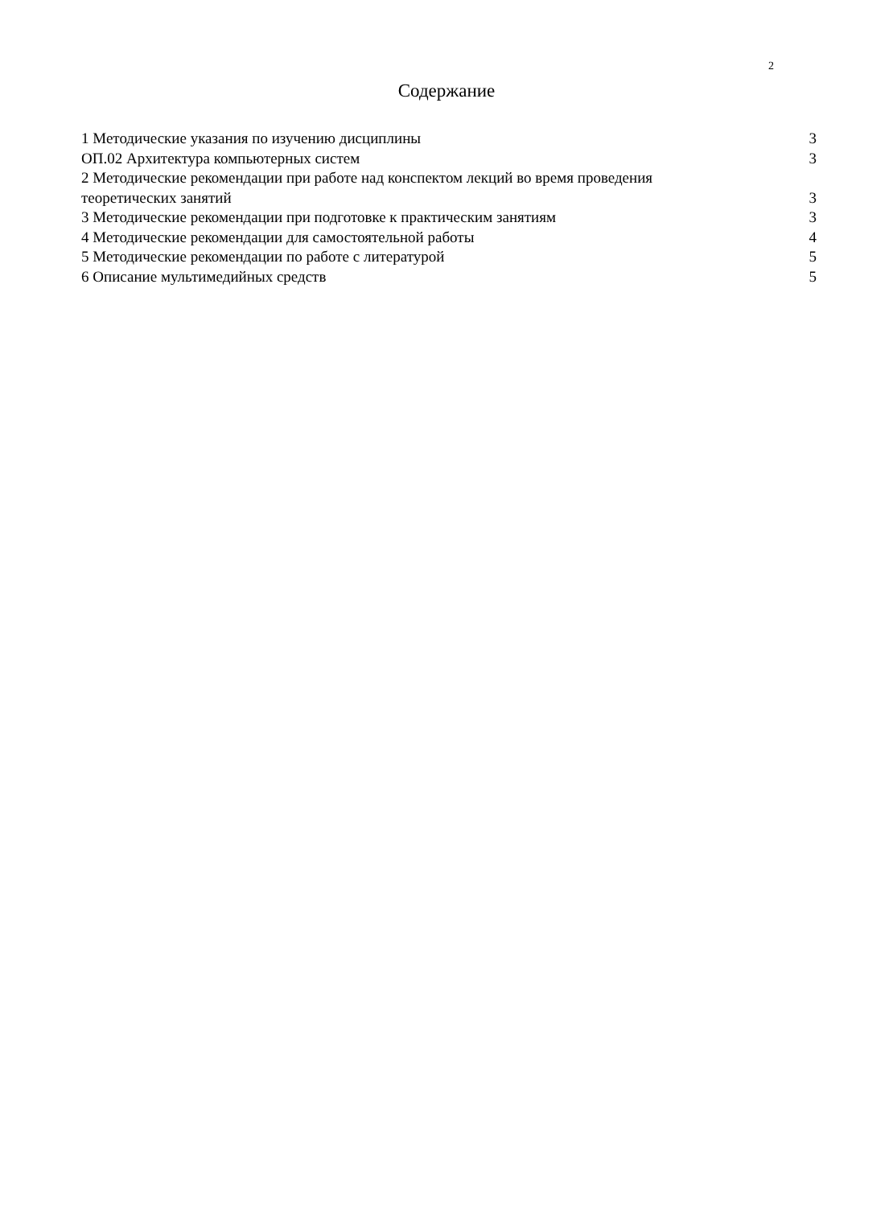2
Содержание
1 Методические указания по изучению дисциплины 3
ОП.02 Архитектура компьютерных систем 3
2 Методические рекомендации при работе над конспектом лекций во время проведения
теоретических занятий 3
3 Методические рекомендации при подготовке к практическим занятиям 3
4 Методические рекомендации для самостоятельной работы 4
5 Методические рекомендации по работе с литературой 5
6 Описание мультимедийных средств 5